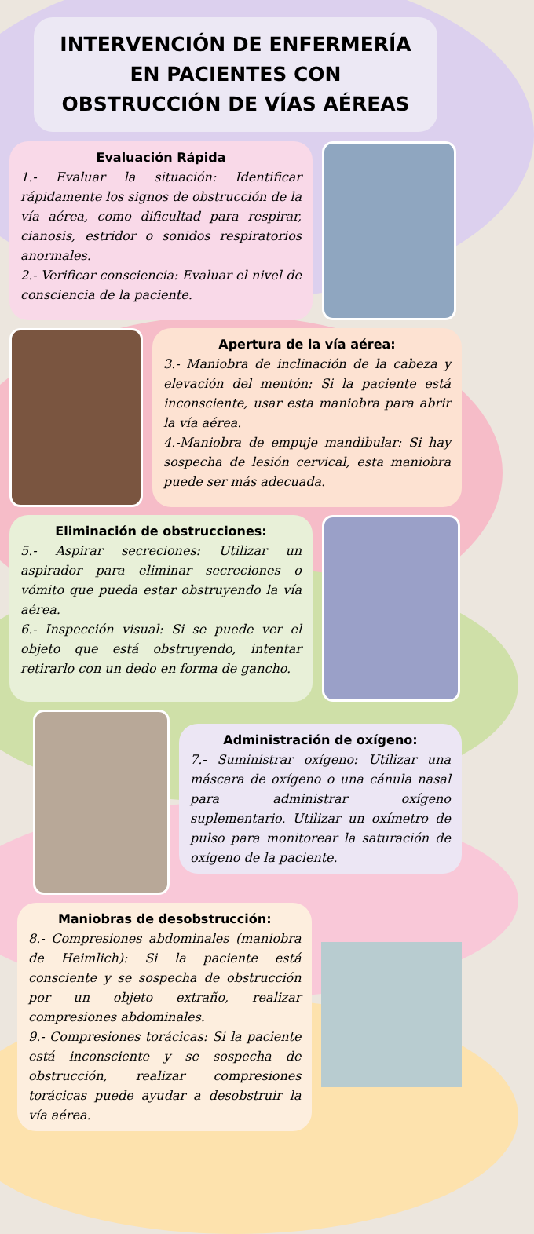INTERVENCIÓN DE ENFERMERÍA
EN PACIENTES CON
OBSTRUCCIÓN DE VÍAS AÉREAS
Evaluación Rápida
1.- Evaluar la situación: Identificar rápidamente los signos de obstrucción de la vía aérea, como dificultad para respirar, cianosis, estridor o sonidos respiratorios anormales.
2.- Verificar consciencia: Evaluar el nivel de consciencia de la paciente.
Apertura de la vía aérea:
3.- Maniobra de inclinación de la cabeza y elevación del mentón: Si la paciente está inconsciente, usar esta maniobra para abrir la vía aérea.
4.-Maniobra de empuje mandibular: Si hay sospecha de lesión cervical, esta maniobra puede ser más adecuada.
Eliminación de obstrucciones:
5.- Aspirar secreciones: Utilizar un aspirador para eliminar secreciones o vómito que pueda estar obstruyendo la vía aérea.
6.- Inspección visual: Si se puede ver el objeto que está obstruyendo, intentar retirarlo con un dedo en forma de gancho.
Administración de oxígeno:
7.- Suministrar oxígeno: Utilizar una máscara de oxígeno o una cánula nasal para administrar oxígeno suplementario. Utilizar un oxímetro de pulso para monitorear la saturación de oxígeno de la paciente.
Maniobras de desobstrucción:
8.- Compresiones abdominales (maniobra de Heimlich): Si la paciente está consciente y se sospecha de obstrucción por un objeto extraño, realizar compresiones abdominales.
9.- Compresiones torácicas: Si la paciente está inconsciente y se sospecha de obstrucción, realizar compresiones torácicas puede ayudar a desobstruir la vía aérea.